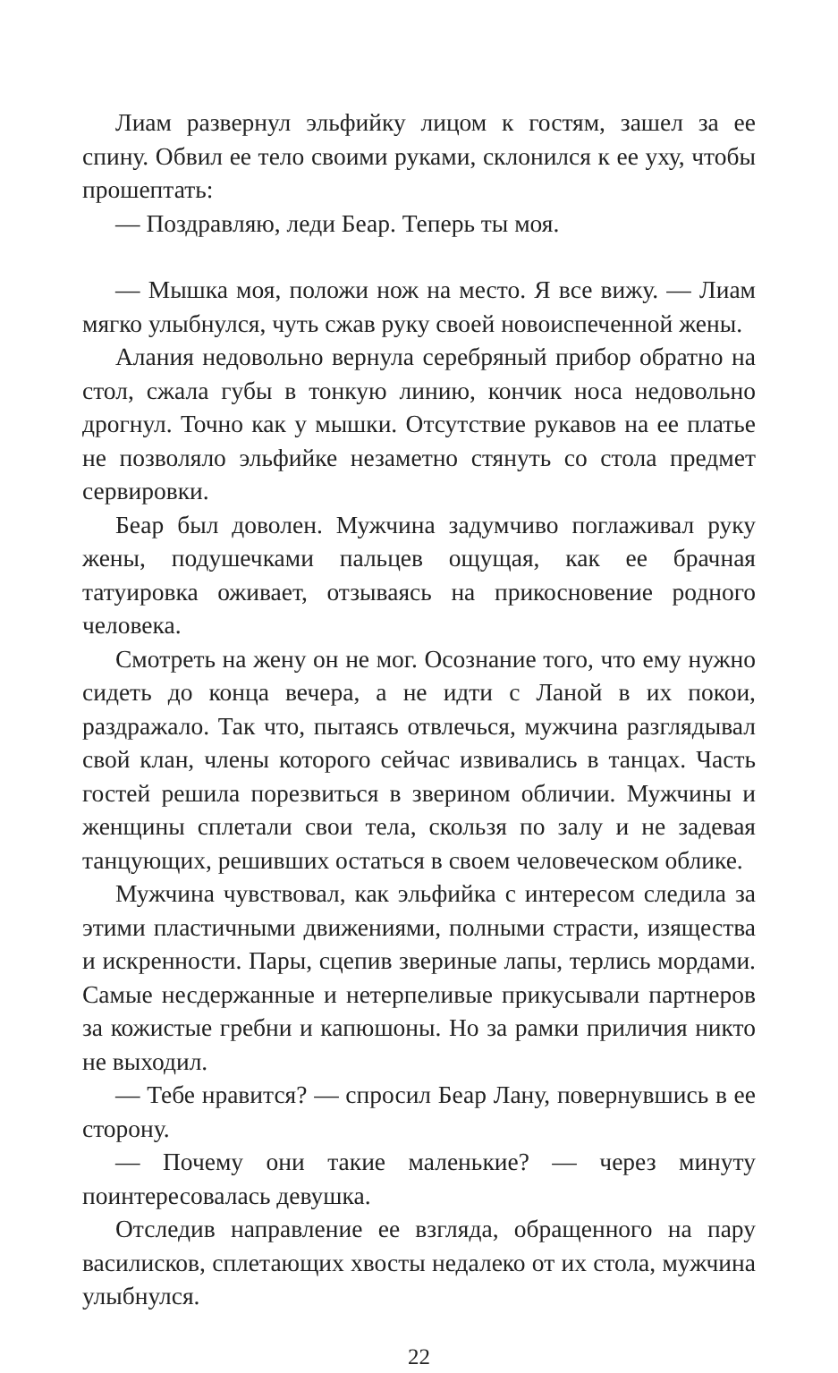Лиам развернул эльфийку лицом к гостям, зашел за ее спину. Обвил ее тело своими руками, склонился к ее уху, чтобы прошептать:
— Поздравляю, леди Беар. Теперь ты моя.
— Мышка моя, положи нож на место. Я все вижу. — Лиам мягко улыбнулся, чуть сжав руку своей новоиспеченной жены.
Алания недовольно вернула серебряный прибор обратно на стол, сжала губы в тонкую линию, кончик носа недовольно дрогнул. Точно как у мышки. Отсутствие рукавов на ее платье не позволяло эльфийке незаметно стянуть со стола предмет сервировки.
Беар был доволен. Мужчина задумчиво поглаживал руку жены, подушечками пальцев ощущая, как ее брачная татуировка оживает, отзываясь на прикосновение родного человека.
Смотреть на жену он не мог. Осознание того, что ему нужно сидеть до конца вечера, а не идти с Ланой в их покои, раздражало. Так что, пытаясь отвлечься, мужчина разглядывал свой клан, члены которого сейчас извивались в танцах. Часть гостей решила порезвиться в зверином обличии. Мужчины и женщины сплетали свои тела, скользя по залу и не задевая танцующих, решивших остаться в своем человеческом облике.
Мужчина чувствовал, как эльфийка с интересом следила за этими пластичными движениями, полными страсти, изящества и искренности. Пары, сцепив звериные лапы, терлись мордами. Самые несдержанные и нетерпеливые прикусывали партнеров за кожистые гребни и капюшоны. Но за рамки приличия никто не выходил.
— Тебе нравится? — спросил Беар Лану, повернувшись в ее сторону.
— Почему они такие маленькие? — через минуту поинтересовалась девушка.
Отследив направление ее взгляда, обращенного на пару василисков, сплетающих хвосты недалеко от их стола, мужчина улыбнулся.
22